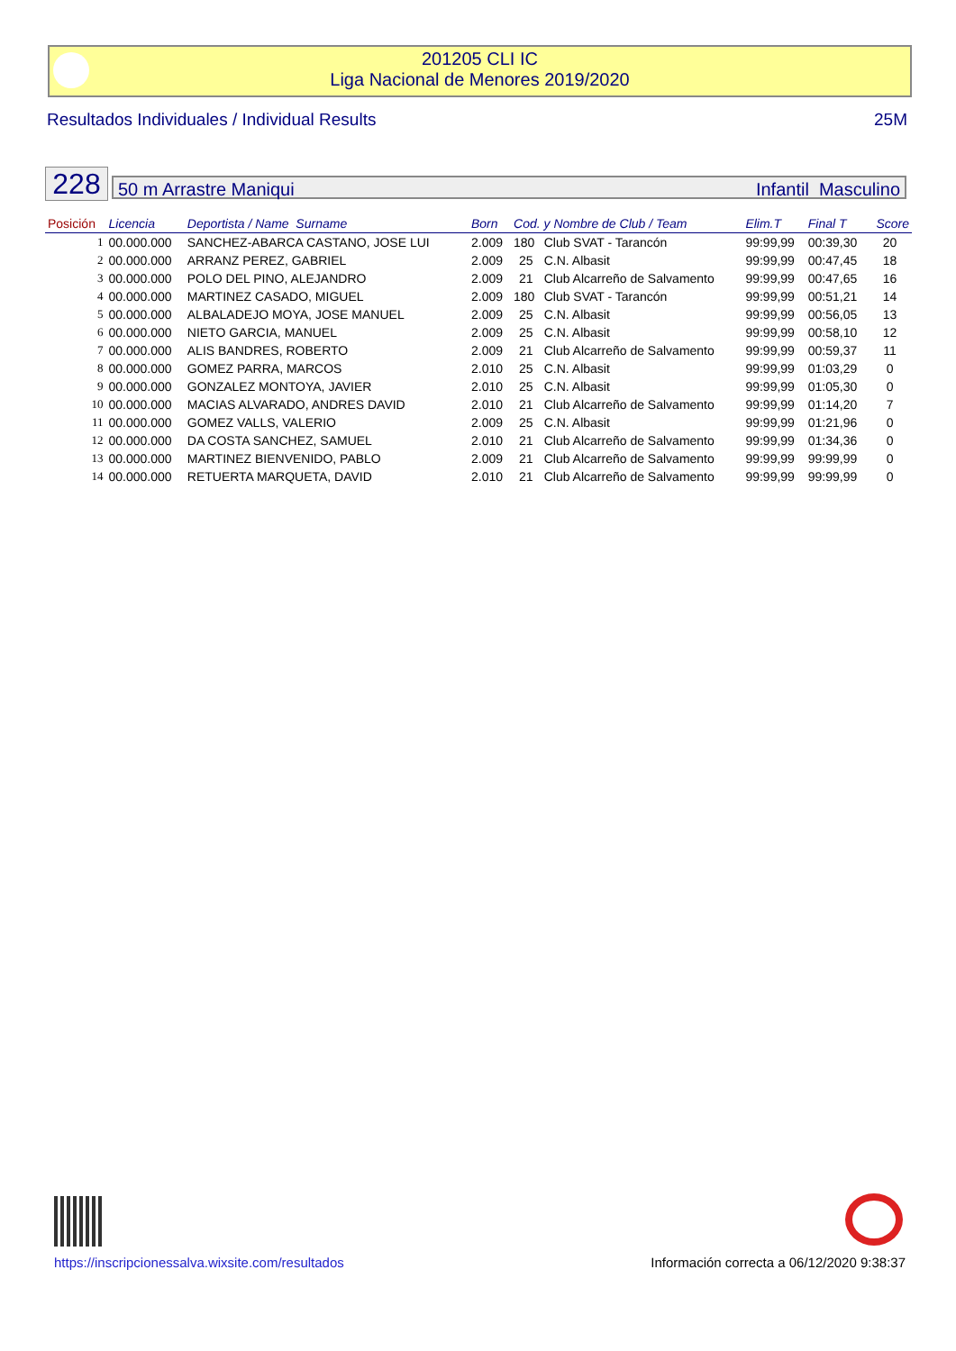201205 CLI IC
Liga Nacional de Menores 2019/2020
Resultados Individuales / Individual Results 25M
228 50 m Arrastre Maniqui Infantil Masculino
| Posición | Licencia | Deportista / Name Surname | Born | Cod. y Nombre de Club / Team | | Elim.T | Final T | Score |
| --- | --- | --- | --- | --- | --- | --- | --- | --- |
| 1 | 00.000.000 | SANCHEZ-ABARCA CASTANO, JOSE LUI | 2.009 | 180 | Club SVAT - Tarancón | 99:99,99 | 00:39,30 | 20 |
| 2 | 00.000.000 | ARRANZ PEREZ, GABRIEL | 2.009 | 25 | C.N. Albasit | 99:99,99 | 00:47,45 | 18 |
| 3 | 00.000.000 | POLO DEL PINO, ALEJANDRO | 2.009 | 21 | Club Alcarreño de Salvamento | 99:99,99 | 00:47,65 | 16 |
| 4 | 00.000.000 | MARTINEZ CASADO, MIGUEL | 2.009 | 180 | Club SVAT - Tarancón | 99:99,99 | 00:51,21 | 14 |
| 5 | 00.000.000 | ALBALADEJO MOYA, JOSE MANUEL | 2.009 | 25 | C.N. Albasit | 99:99,99 | 00:56,05 | 13 |
| 6 | 00.000.000 | NIETO GARCIA, MANUEL | 2.009 | 25 | C.N. Albasit | 99:99,99 | 00:58,10 | 12 |
| 7 | 00.000.000 | ALIS BANDRES, ROBERTO | 2.009 | 21 | Club Alcarreño de Salvamento | 99:99,99 | 00:59,37 | 11 |
| 8 | 00.000.000 | GOMEZ PARRA, MARCOS | 2.010 | 25 | C.N. Albasit | 99:99,99 | 01:03,29 | 0 |
| 9 | 00.000.000 | GONZALEZ MONTOYA, JAVIER | 2.010 | 25 | C.N. Albasit | 99:99,99 | 01:05,30 | 0 |
| 10 | 00.000.000 | MACIAS ALVARADO, ANDRES DAVID | 2.010 | 21 | Club Alcarreño de Salvamento | 99:99,99 | 01:14,20 | 7 |
| 11 | 00.000.000 | GOMEZ VALLS, VALERIO | 2.009 | 25 | C.N. Albasit | 99:99,99 | 01:21,96 | 0 |
| 12 | 00.000.000 | DA COSTA SANCHEZ, SAMUEL | 2.010 | 21 | Club Alcarreño de Salvamento | 99:99,99 | 01:34,36 | 0 |
| 13 | 00.000.000 | MARTINEZ BIENVENIDO, PABLO | 2.009 | 21 | Club Alcarreño de Salvamento | 99:99,99 | 99:99,99 | 0 |
| 14 | 00.000.000 | RETUERTA MARQUETA, DAVID | 2.010 | 21 | Club Alcarreño de Salvamento | 99:99,99 | 99:99,99 | 0 |
https://inscripcionessalva.wixsite.com/resultados Información correcta a 06/12/2020 9:38:37